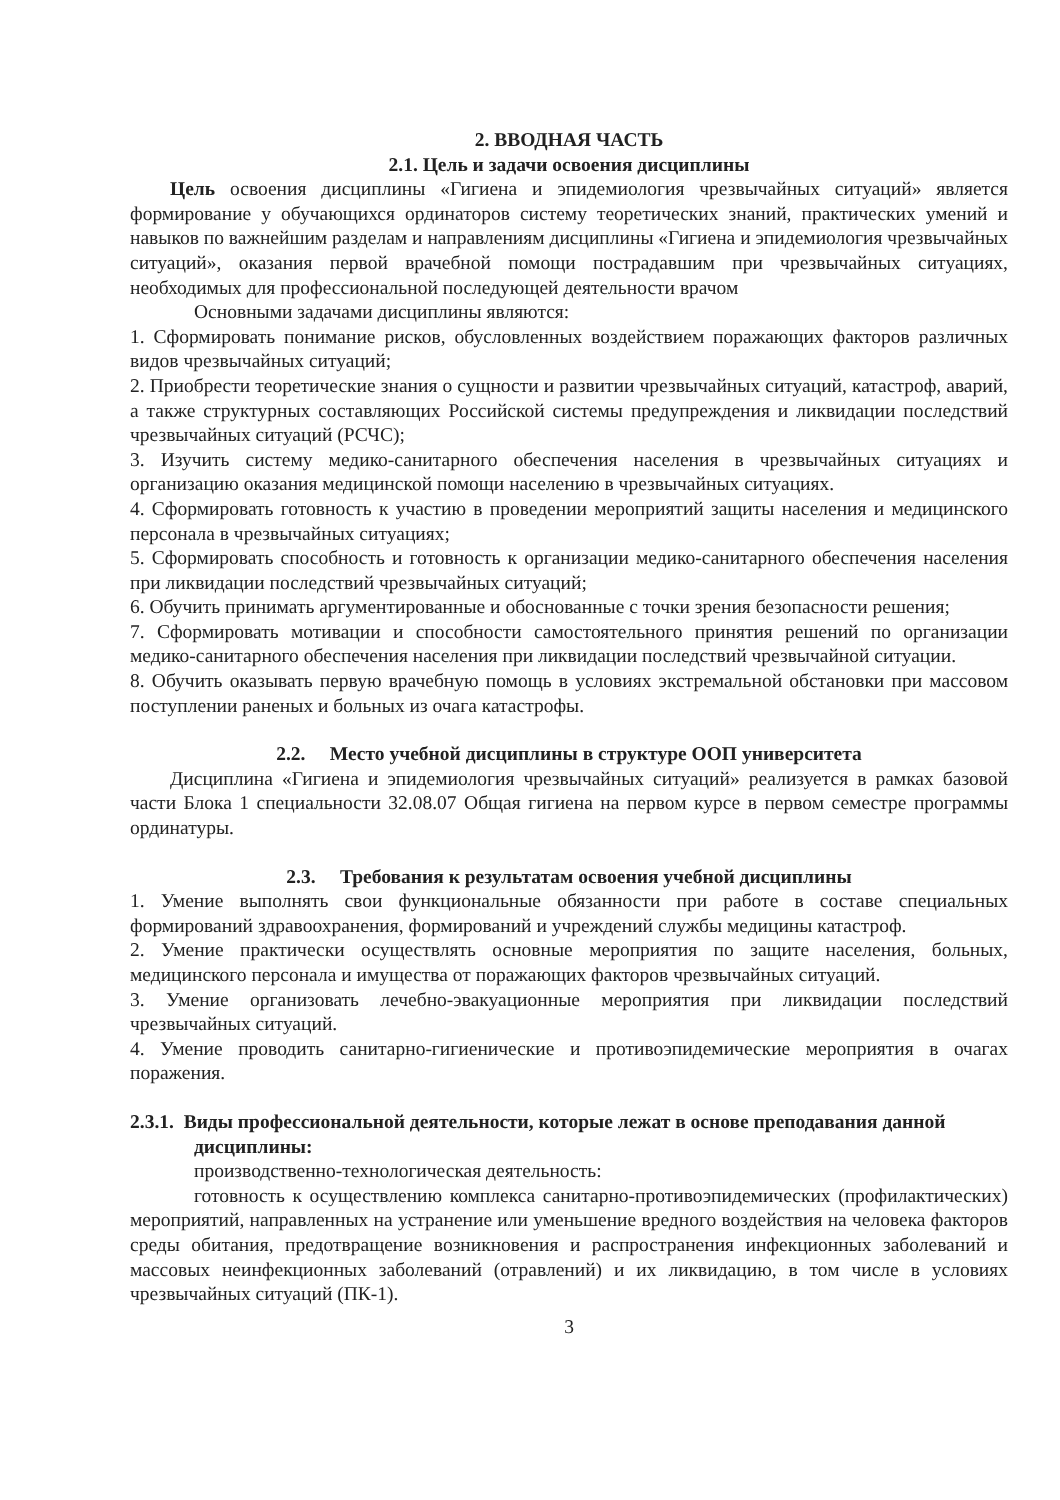2. ВВОДНАЯ ЧАСТЬ
2.1. Цель и задачи освоения дисциплины
Цель освоения дисциплины «Гигиена и эпидемиология чрезвычайных ситуаций» является формирование у обучающихся ординаторов систему теоретических знаний, практических умений и навыков по важнейшим разделам и направлениям дисциплины «Гигиена и эпидемиология чрезвычайных ситуаций», оказания первой врачебной помощи пострадавшим при чрезвычайных ситуациях, необходимых для профессиональной последующей деятельности врачом
Основными задачами дисциплины являются:
1. Сформировать понимание рисков, обусловленных воздействием поражающих факторов различных видов чрезвычайных ситуаций;
2. Приобрести теоретические знания о сущности и развитии чрезвычайных ситуаций, катастроф, аварий, а также структурных составляющих Российской системы предупреждения и ликвидации последствий чрезвычайных ситуаций (РСЧС);
3. Изучить систему медико-санитарного обеспечения населения в чрезвычайных ситуациях и организацию оказания медицинской помощи населению в чрезвычайных ситуациях.
4. Сформировать готовность к участию в проведении мероприятий защиты населения и медицинского персонала в чрезвычайных ситуациях;
5. Сформировать способность и готовность к организации медико-санитарного обеспечения населения при ликвидации последствий чрезвычайных ситуаций;
6. Обучить принимать аргументированные и обоснованные с точки зрения безопасности решения;
7. Сформировать мотивации и способности самостоятельного принятия решений по организации медико-санитарного обеспечения населения при ликвидации последствий чрезвычайной ситуации.
8. Обучить оказывать первую врачебную помощь в условиях экстремальной обстановки при массовом поступлении раненых и больных из очага катастрофы.
2.2. Место учебной дисциплины в структуре ООП университета
Дисциплина «Гигиена и эпидемиология чрезвычайных ситуаций» реализуется в рамках базовой части Блока 1 специальности 32.08.07 Общая гигиена на первом курсе в первом семестре программы ординатуры.
2.3. Требования к результатам освоения учебной дисциплины
1. Умение выполнять свои функциональные обязанности при работе в составе специальных формирований здравоохранения, формирований и учреждений службы медицины катастроф.
2. Умение практически осуществлять основные мероприятия по защите населения, больных, медицинского персонала и имущества от поражающих факторов чрезвычайных ситуаций.
3. Умение организовать лечебно-эвакуационные мероприятия при ликвидации последствий чрезвычайных ситуаций.
4. Умение проводить санитарно-гигиенические и противоэпидемические мероприятия в очагах поражения.
2.3.1. Виды профессиональной деятельности, которые лежат в основе преподавания данной дисциплины:
производственно-технологическая деятельность:
готовность к осуществлению комплекса санитарно-противоэпидемических (профилактических) мероприятий, направленных на устранение или уменьшение вредного воздействия на человека факторов среды обитания, предотвращение возникновения и распространения инфекционных заболеваний и массовых неинфекционных заболеваний (отравлений) и их ликвидацию, в том числе в условиях чрезвычайных ситуаций (ПК-1).
3